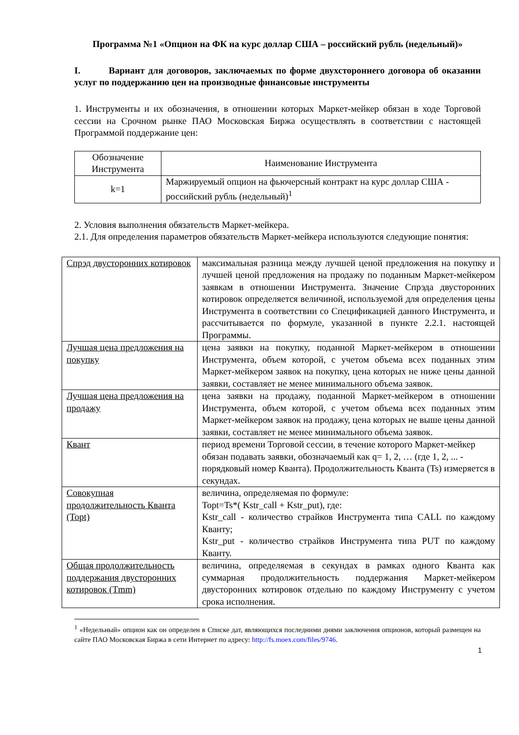Программа №1 «Опцион на ФК на курс доллар США – российский рубль (недельный)»
I. Вариант для договоров, заключаемых по форме двухстороннего договора об оказании услуг по поддержанию цен на производные финансовые инструменты
1. Инструменты и их обозначения, в отношении которых Маркет-мейкер обязан в ходе Торговой сессии на Срочном рынке ПАО Московская Биржа осуществлять в соответствии с настоящей Программой поддержание цен:
| Обозначение Инструмента | Наименование Инструмента |
| --- | --- |
| k=1 | Маржируемый опцион на фьючерсный контракт на курс доллар США - российский рубль (недельный)<sup>1</sup> |
2. Условия выполнения обязательств Маркет-мейкера.
2.1. Для определения параметров обязательств Маркет-мейкера используются следующие понятия:
| Спрэд двусторонних котировок | максимальная разница между лучшей ценой предложения на покупку и лучшей ценой предложения на продажу по поданным Маркет-мейкером заявкам в отношении Инструмента. Значение Спрэда двусторонних котировок определяется величиной, используемой для определения цены Инструмента в соответствии со Спецификацией данного Инструмента, и рассчитывается по формуле, указанной в пункте 2.2.1. настоящей Программы. |
| Лучшая цена предложения на покупку | цена заявки на покупку, поданной Маркет-мейкером в отношении Инструмента, объем которой, с учетом объема всех поданных этим Маркет-мейкером заявок на покупку, цена которых не ниже цены данной заявки, составляет не менее минимального объема заявок. |
| Лучшая цена предложения на продажу | цена заявки на продажу, поданной Маркет-мейкером в отношении Инструмента, объем которой, с учетом объема всех поданных этим Маркет-мейкером заявок на продажу, цена которых не выше цены данной заявки, составляет не менее минимального объема заявок. |
| Квант | период времени Торговой сессии, в течение которого Маркет-мейкер обязан подавать заявки, обозначаемый как q= 1, 2, … (где 1, 2, ... - порядковый номер Кванта). Продолжительность Кванта (Ts) измеряется в секундах. |
| Совокупная продолжительность Кванта (Topt) | величина, определяемая по формуле: Topt=Ts*( Kstr_call + Kstr_put), где: Kstr_call - количество страйков Инструмента типа CALL по каждому Кванту; Kstr_put - количество страйков Инструмента типа PUT по каждому Кванту. |
| Общая продолжительность поддержания двусторонних котировок (Tmm) | величина, определяемая в секундах в рамках одного Кванта как суммарная продолжительность поддержания Маркет-мейкером двусторонних котировок отдельно по каждому Инструменту с учетом срока исполнения. |
<sup>1</sup> «Недельный» опцион как он определен в Списке дат, являющихся последними днями заключения опционов, который размещен на сайте ПАО Московская Биржа в сети Интернет по адресу: http://fs.moex.com/files/9746.
1